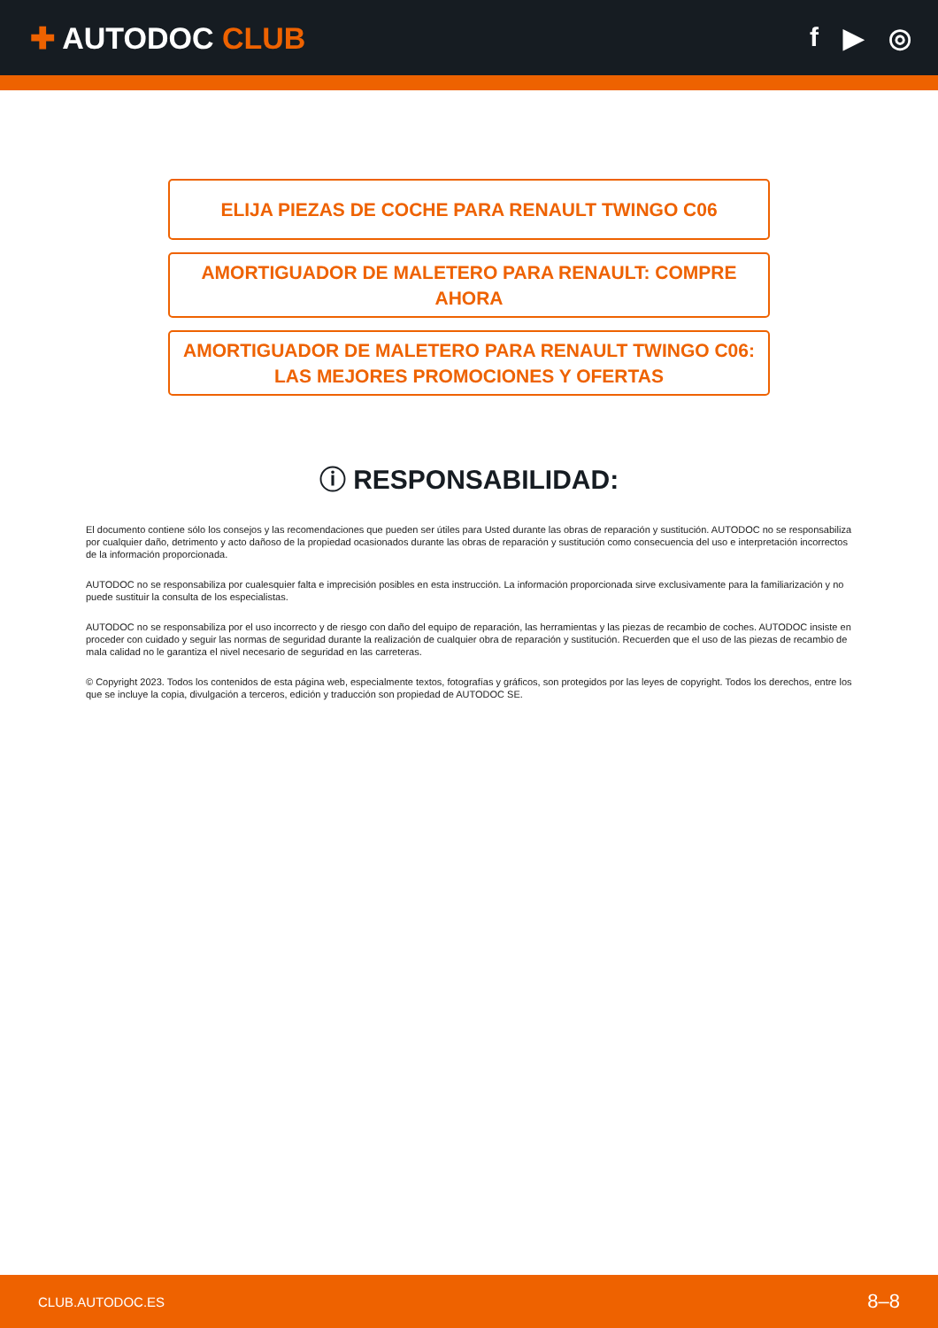✚ AUTODOC CLUB f ▶ ◎
ELIJA PIEZAS DE COCHE PARA RENAULT TWINGO C06
AMORTIGUADOR DE MALETERO PARA RENAULT: COMPRE AHORA
AMORTIGUADOR DE MALETERO PARA RENAULT TWINGO C06: LAS MEJORES PROMOCIONES Y OFERTAS
ⓘ RESPONSABILIDAD:
El documento contiene sólo los consejos y las recomendaciones que pueden ser útiles para Usted durante las obras de reparación y sustitución. AUTODOC no se responsabiliza por cualquier daño, detrimento y acto dañoso de la propiedad ocasionados durante las obras de reparación y sustitución como consecuencia del uso e interpretación incorrectos de la información proporcionada.
AUTODOC no se responsabiliza por cualesquier falta e imprecisión posibles en esta instrucción. La información proporcionada sirve exclusivamente para la familiarización y no puede sustituir la consulta de los especialistas.
AUTODOC no se responsabiliza por el uso incorrecto y de riesgo con daño del equipo de reparación, las herramientas y las piezas de recambio de coches. AUTODOC insiste en proceder con cuidado y seguir las normas de seguridad durante la realización de cualquier obra de reparación y sustitución. Recuerden que el uso de las piezas de recambio de mala calidad no le garantiza el nivel necesario de seguridad en las carreteras.
© Copyright 2023. Todos los contenidos de esta página web, especialmente textos, fotografías y gráficos, son protegidos por las leyes de copyright. Todos los derechos, entre los que se incluye la copia, divulgación a terceros, edición y traducción son propiedad de AUTODOC SE.
CLUB.AUTODOC.ES 8–8